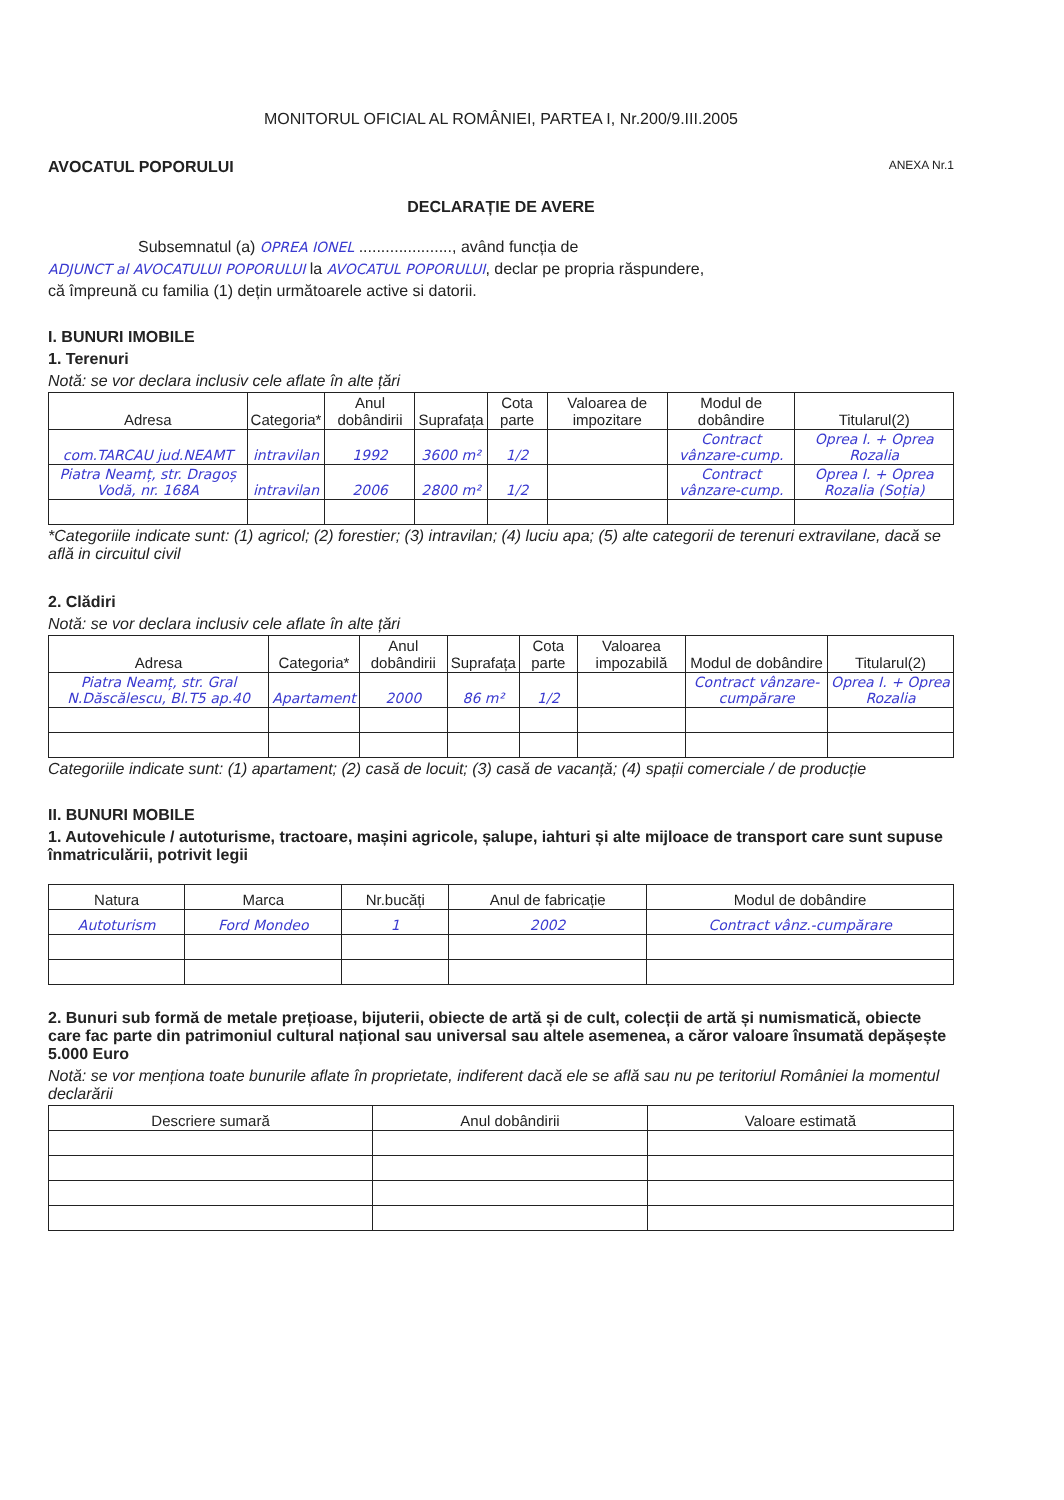MONITORUL OFICIAL AL ROMÂNIEI, PARTEA I, Nr.200/9.III.2005
AVOCATUL POPORULUI ANEXA Nr.1
DECLARAȚIE DE AVERE
Subsemnatul (a) OPREA IONEL ....................., având funcția de
ADJUNCT al AVOCATULUI POPORULUI la AVOCATUL POPORULUI, declar pe propria răspundere,
că împreună cu familia (1) dețin următoarele active si datorii.
I. BUNURI IMOBILE
1. Terenuri
Notă: se vor declara inclusiv cele aflate în alte țări
| Adresa | Categoria* | Anul dobândirii | Suprafața | Cota parte | Valoarea de impozitare | Modul de dobândire | Titularul(2) |
| --- | --- | --- | --- | --- | --- | --- | --- |
| com.TARCAU jud.NEAMT | intravilan | 1992 | 3600 m² | 1/2 | | Contract vânzare-cump. | Oprea I. + Oprea Rozalia |
| Piatra Neamț, str. Dragoș Vodă, nr. 168A | intravilan | 2006 | 2800 m² | 1/2 | | Contract vânzare-cump. | Oprea I. + Oprea Rozalia (Soția) |
*Categoriile indicate sunt: (1) agricol; (2) forestier; (3) intravilan; (4) luciu apa; (5) alte categorii de terenuri extravilane, dacă se află in circuitul civil
2. Clădiri
Notă: se vor declara inclusiv cele aflate în alte țări
| Adresa | Categoria* | Anul dobândirii | Suprafața | Cota parte | Valoarea impozabilă | Modul de dobândire | Titularul(2) |
| --- | --- | --- | --- | --- | --- | --- | --- |
| Piatra Neamț, str. Gral N.Dăscălescu, Bl.T5 ap.40 | Apartament | 2000 | 86 m² | 1/2 | | Contract vânzare-cumpărare | Oprea I. + Oprea Rozalia |
Categoriile indicate sunt: (1) apartament; (2) casă de locuit; (3) casă de vacanță; (4) spații comerciale / de producție
II. BUNURI MOBILE
1. Autovehicule / autoturisme, tractoare, mașini agricole, șalupe, iahturi și alte mijloace de transport care sunt supuse înmatriculării, potrivit legii
| Natura | Marca | Nr.bucăți | Anul de fabricație | Modul de dobândire |
| --- | --- | --- | --- | --- |
| Autoturism | Ford Mondeo | 1 | 2002 | Contract vânz.-cumpărare |
2. Bunuri sub formă de metale prețioase, bijuterii, obiecte de artă și de cult, colecții de artă și numismatică, obiecte care fac parte din patrimoniul cultural național sau universal sau altele asemenea, a căror valoare însumată depășește 5.000 Euro
Notă: se vor menționa toate bunurile aflate în proprietate, indiferent dacă ele se află sau nu pe teritoriul României la momentul declarării
| Descriere sumară | Anul dobândirii | Valoare estimată |
| --- | --- | --- |